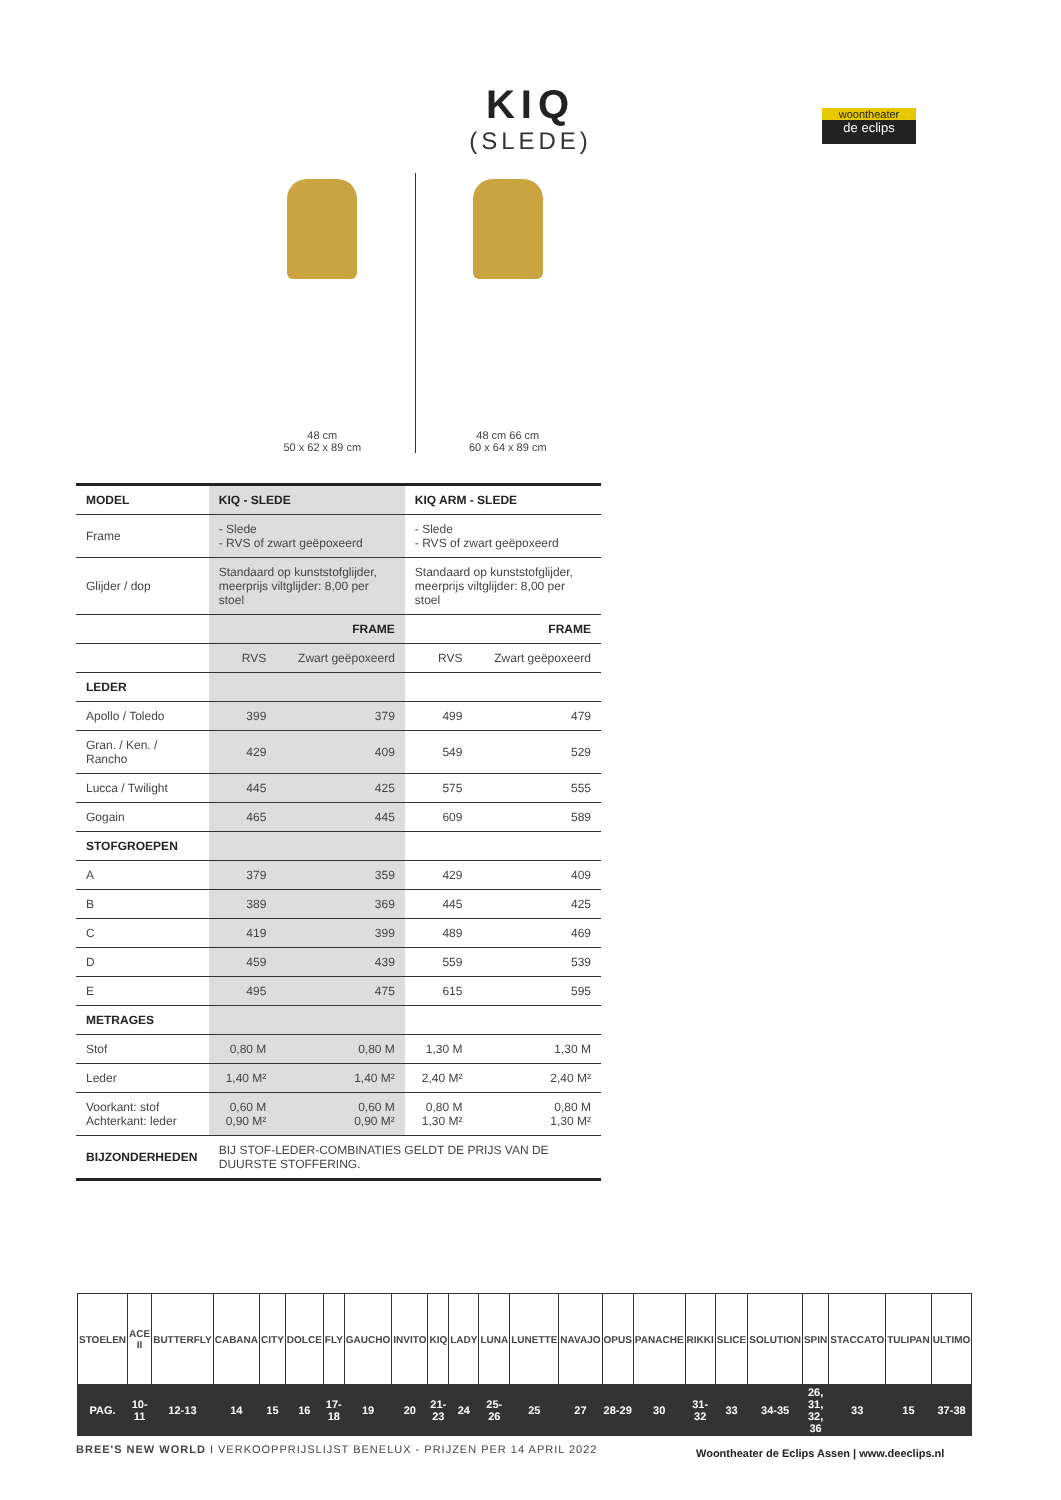KIQ
(SLEDE)
woontheater
de eclips
48 cm
50 x 62 x 89 cm
48 cm 66 cm
60 x 64 x 89 cm
| MODEL | KIQ - SLEDE | | KIQ ARM - SLEDE | |
| --- | --- | --- | --- | --- |
| Frame | - Slede - RVS of zwart geëpoxeerd | | - Slede - RVS of zwart geëpoxeerd | |
| Glijder / dop | Standaard op kunststofglijder, meerprijs viltglijder: 8,00 per stoel | | Standaard op kunststofglijder, meerprijs viltglijder: 8,00 per stoel | |
| | FRAME | | FRAME | |
| | RVS | Zwart geëpoxeerd | RVS | Zwart geëpoxeerd |
| LEDER | | | | |
| Apollo / Toledo | 399 | 379 | 499 | 479 |
| Gran. / Ken. / Rancho | 429 | 409 | 549 | 529 |
| Lucca / Twilight | 445 | 425 | 575 | 555 |
| Gogain | 465 | 445 | 609 | 589 |
| STOFGROEPEN | | | | |
| A | 379 | 359 | 429 | 409 |
| B | 389 | 369 | 445 | 425 |
| C | 419 | 399 | 489 | 469 |
| D | 459 | 439 | 559 | 539 |
| E | 495 | 475 | 615 | 595 |
| METRAGES | | | | |
| Stof | 0,80 M | 0,80 M | 1,30 M | 1,30 M |
| Leder | 1,40 M² | 1,40 M² | 2,40 M² | 2,40 M² |
| Voorkant: stof Achterkant: leder | 0,60 M 0,90 M² | 0,60 M 0,90 M² | 0,80 M 1,30 M² | 0,80 M 1,30 M² |
| BIJZONDERHEDEN | BIJ STOF-LEDER-COMBINATIES GELDT DE PRIJS VAN DE DUURSTE STOFFERING. | | | |
| STOELEN | ACE II | BUTTERFLY | CABANA | CITY | DOLCE | FLY | GAUCHO | INVITO | KIQ | LADY | LUNA | LUNETTE | NAVAJO | OPUS | PANACHE | RIKKI | SLICE | SOLUTION | SPIN | STACCATO | TULIPAN | ULTIMO |
| PAG. | 10-11 | 12-13 | 14 | 15 | 16 | 17-18 | 19 | 20 | 21-23 | 24 | 25-26 | 25 | 27 | 28-29 | 30 | 31-32 | 33 | 34-35 | 26, 31, 32, 36 | 33 | 15 | 37-38 |
BREE'S NEW WORLD I VERKOOPPRIJSLIJST BENELUX - PRIJZEN PER 14 APRIL 2022
Woontheater de Eclips Assen | www.deeclips.nl